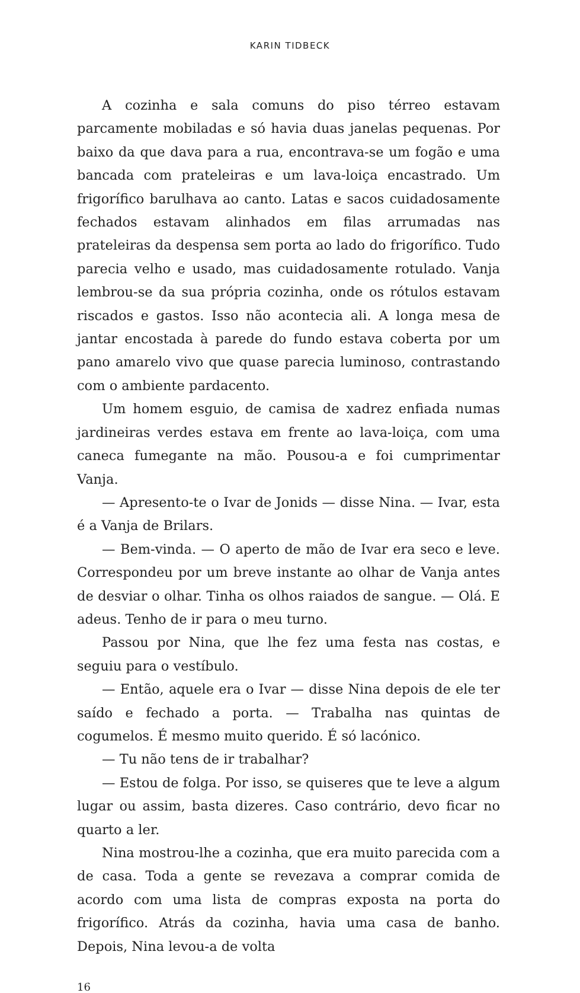KARIN TIDBECK
A cozinha e sala comuns do piso térreo estavam parcamente mobiladas e só havia duas janelas pequenas. Por baixo da que dava para a rua, encontrava-se um fogão e uma bancada com prateleiras e um lava-loiça encastrado. Um frigorífico barulhava ao canto. Latas e sacos cuidadosamente fechados estavam alinhados em filas arrumadas nas prateleiras da despensa sem porta ao lado do frigorífico. Tudo parecia velho e usado, mas cuidadosamente rotulado. Vanja lembrou-se da sua própria cozinha, onde os rótulos estavam riscados e gastos. Isso não acontecia ali. A longa mesa de jantar encostada à parede do fundo estava coberta por um pano amarelo vivo que quase parecia luminoso, contrastando com o ambiente pardacento.
Um homem esguio, de camisa de xadrez enfiada numas jardineiras verdes estava em frente ao lava-loiça, com uma caneca fumegante na mão. Pousou-a e foi cumprimentar Vanja.
— Apresento-te o Ivar de Jonids — disse Nina. — Ivar, esta é a Vanja de Brilars.
— Bem-vinda. — O aperto de mão de Ivar era seco e leve. Correspondeu por um breve instante ao olhar de Vanja antes de desviar o olhar. Tinha os olhos raiados de sangue. — Olá. E adeus. Tenho de ir para o meu turno.
Passou por Nina, que lhe fez uma festa nas costas, e seguiu para o vestíbulo.
— Então, aquele era o Ivar — disse Nina depois de ele ter saído e fechado a porta. — Trabalha nas quintas de cogumelos. É mesmo muito querido. É só lacónico.
— Tu não tens de ir trabalhar?
— Estou de folga. Por isso, se quiseres que te leve a algum lugar ou assim, basta dizeres. Caso contrário, devo ficar no quarto a ler.
Nina mostrou-lhe a cozinha, que era muito parecida com a de casa. Toda a gente se revezava a comprar comida de acordo com uma lista de compras exposta na porta do frigorífico. Atrás da cozinha, havia uma casa de banho. Depois, Nina levou-a de volta
16